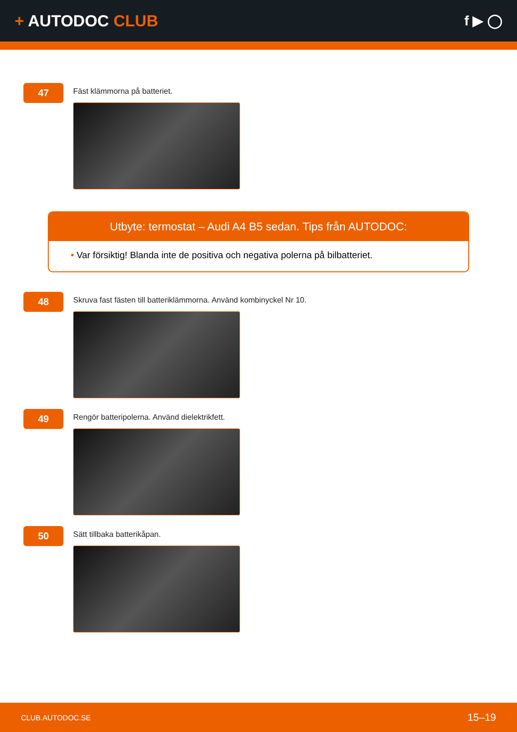+ AUTODOC CLUB
f ▶ ◯
47
Fäst klämmorna på batteriet.
Utbyte: termostat – Audi A4 B5 sedan. Tips från AUTODOC:
• Var försiktig! Blanda inte de positiva och negativa polerna på bilbatteriet.
48
Skruva fast fästen till batteriklämmorna. Använd kombinyckel Nr 10.
49
Rengör batteripolerna. Använd dielektrikfett.
50
Sätt tillbaka batterikåpan.
CLUB.AUTODOC.SE 15–19